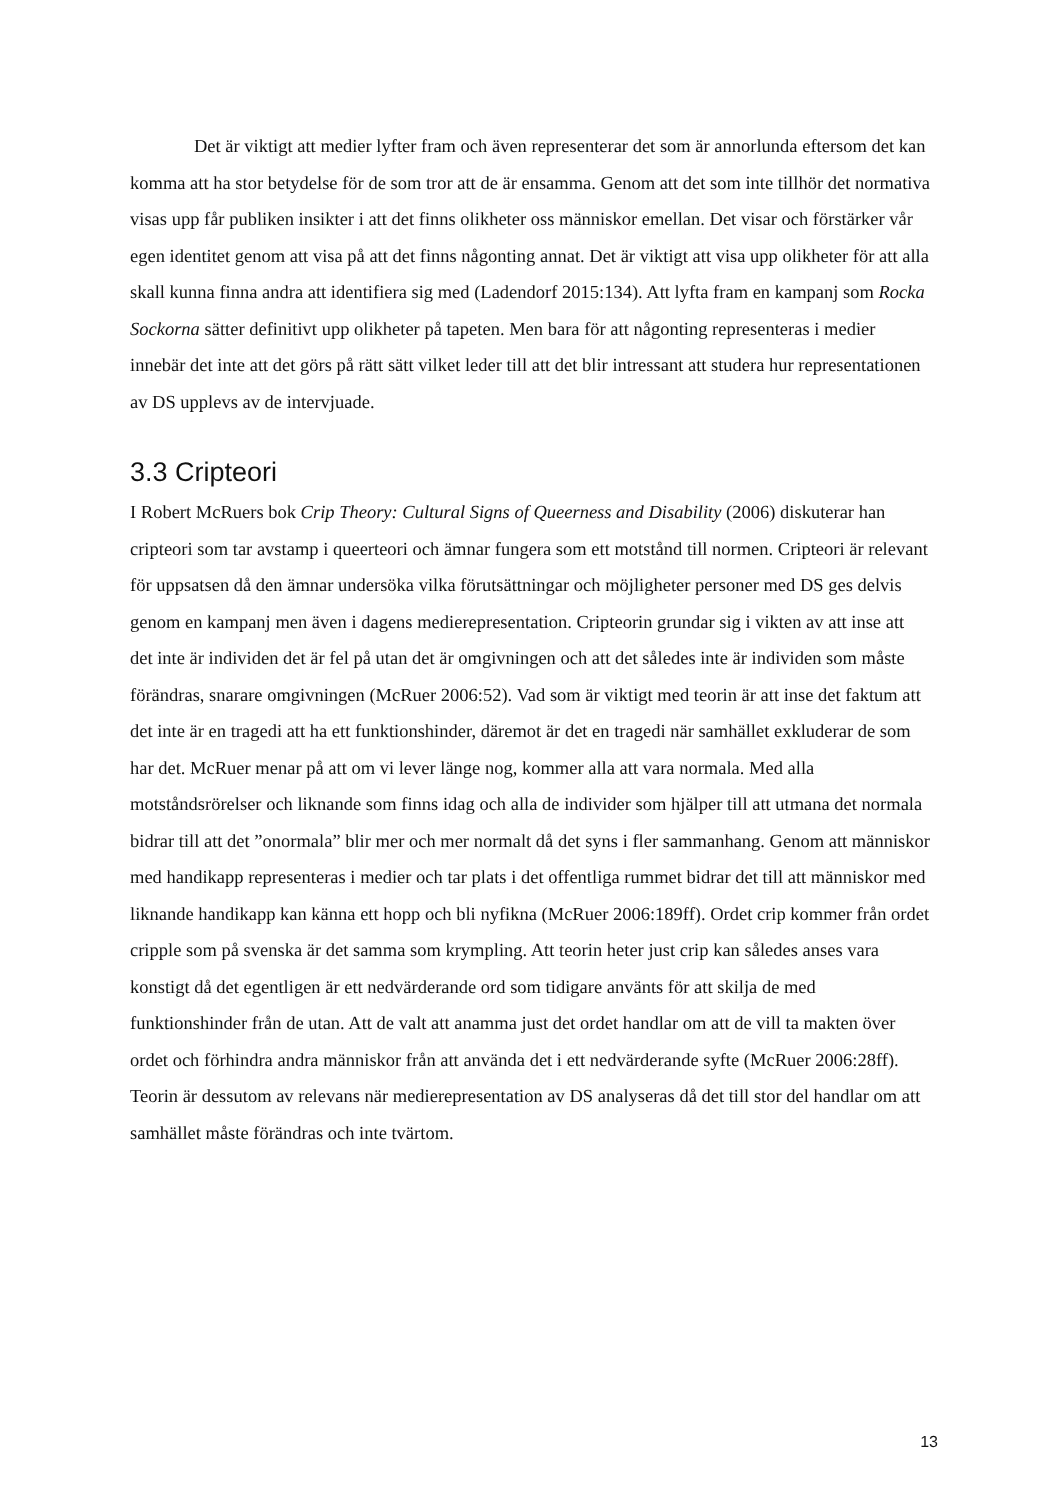Det är viktigt att medier lyfter fram och även representerar det som är annorlunda eftersom det kan komma att ha stor betydelse för de som tror att de är ensamma. Genom att det som inte tillhör det normativa visas upp får publiken insikter i att det finns olikheter oss människor emellan. Det visar och förstärker vår egen identitet genom att visa på att det finns någonting annat. Det är viktigt att visa upp olikheter för att alla skall kunna finna andra att identifiera sig med (Ladendorf 2015:134). Att lyfta fram en kampanj som Rocka Sockorna sätter definitivt upp olikheter på tapeten. Men bara för att någonting representeras i medier innebär det inte att det görs på rätt sätt vilket leder till att det blir intressant att studera hur representationen av DS upplevs av de intervjuade.
3.3 Cripteori
I Robert McRuers bok Crip Theory: Cultural Signs of Queerness and Disability (2006) diskuterar han cripteori som tar avstamp i queerteori och ämnar fungera som ett motstånd till normen. Cripteori är relevant för uppsatsen då den ämnar undersöka vilka förutsättningar och möjligheter personer med DS ges delvis genom en kampanj men även i dagens medierepresentation. Cripteorin grundar sig i vikten av att inse att det inte är individen det är fel på utan det är omgivningen och att det således inte är individen som måste förändras, snarare omgivningen (McRuer 2006:52). Vad som är viktigt med teorin är att inse det faktum att det inte är en tragedi att ha ett funktionshinder, däremot är det en tragedi när samhället exkluderar de som har det. McRuer menar på att om vi lever länge nog, kommer alla att vara normala. Med alla motståndsrörelser och liknande som finns idag och alla de individer som hjälper till att utmana det normala bidrar till att det ”onormala” blir mer och mer normalt då det syns i fler sammanhang. Genom att människor med handikapp representeras i medier och tar plats i det offentliga rummet bidrar det till att människor med liknande handikapp kan känna ett hopp och bli nyfikna (McRuer 2006:189ff). Ordet crip kommer från ordet cripple som på svenska är det samma som krympling. Att teorin heter just crip kan således anses vara konstigt då det egentligen är ett nedvärderande ord som tidigare använts för att skilja de med funktionshinder från de utan. Att de valt att anamma just det ordet handlar om att de vill ta makten över ordet och förhindra andra människor från att använda det i ett nedvärderande syfte (McRuer 2006:28ff). Teorin är dessutom av relevans när medierepresentation av DS analyseras då det till stor del handlar om att samhället måste förändras och inte tvärtom.
13